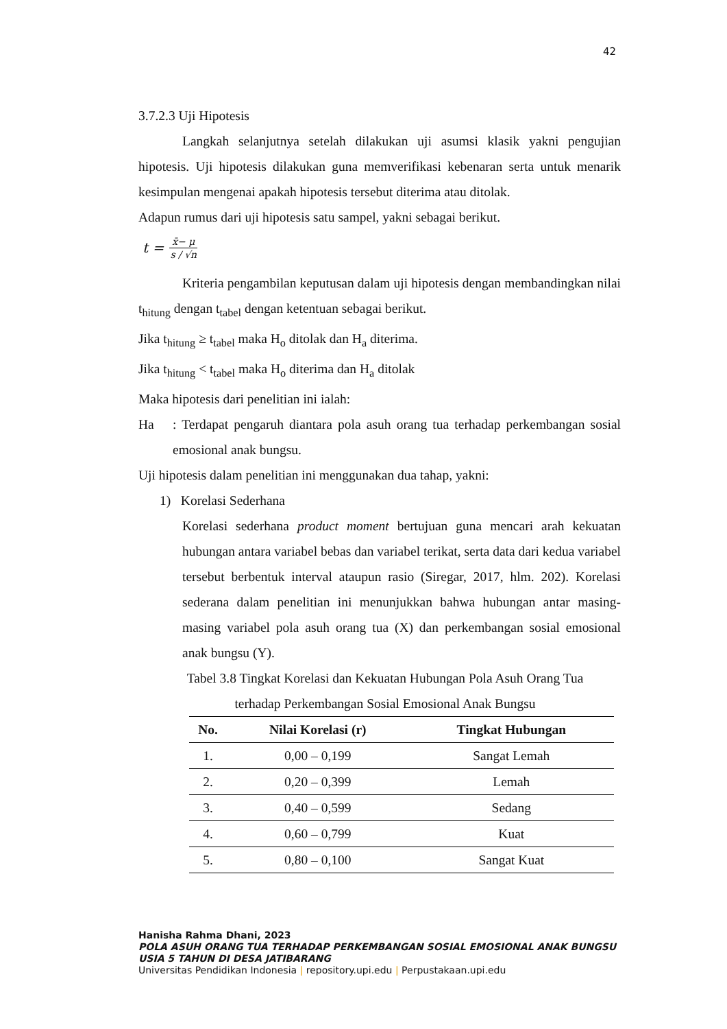42
3.7.2.3 Uji Hipotesis
Langkah selanjutnya setelah dilakukan uji asumsi klasik yakni pengujian hipotesis. Uji hipotesis dilakukan guna memverifikasi kebenaran serta untuk menarik kesimpulan mengenai apakah hipotesis tersebut diterima atau ditolak.
Adapun rumus dari uji hipotesis satu sampel, yakni sebagai berikut.
t = x̄− μ s / √n
Kriteria pengambilan keputusan dalam uji hipotesis dengan membandingkan nilai t<sub>hitung</sub> dengan t<sub>tabel</sub> dengan ketentuan sebagai berikut.
Jika t<sub>hitung</sub> ≥ t<sub>tabel</sub> maka H<sub>o</sub> ditolak dan H<sub>a</sub> diterima.
Jika t<sub>hitung</sub> < t<sub>tabel</sub> maka H<sub>o</sub> diterima dan H<sub>a</sub> ditolak
Maka hipotesis dari penelitian ini ialah:
Ha : Terdapat pengaruh diantara pola asuh orang tua terhadap perkembangan sosial emosional anak bungsu.
Uji hipotesis dalam penelitian ini menggunakan dua tahap, yakni:
1) Korelasi Sederhana
Korelasi sederhana product moment bertujuan guna mencari arah kekuatan hubungan antara variabel bebas dan variabel terikat, serta data dari kedua variabel tersebut berbentuk interval ataupun rasio (Siregar, 2017, hlm. 202). Korelasi sederana dalam penelitian ini menunjukkan bahwa hubungan antar masing-masing variabel pola asuh orang tua (X) dan perkembangan sosial emosional anak bungsu (Y).
Tabel 3.8 Tingkat Korelasi dan Kekuatan Hubungan Pola Asuh Orang Tua
terhadap Perkembangan Sosial Emosional Anak Bungsu
| No. | Nilai Korelasi (r) | Tingkat Hubungan |
| --- | --- | --- |
| 1. | 0,00 – 0,199 | Sangat Lemah |
| 2. | 0,20 – 0,399 | Lemah |
| 3. | 0,40 – 0,599 | Sedang |
| 4. | 0,60 – 0,799 | Kuat |
| 5. | 0,80 – 0,100 | Sangat Kuat |
Hanisha Rahma Dhani, 2023
POLA ASUH ORANG TUA TERHADAP PERKEMBANGAN SOSIAL EMOSIONAL ANAK BUNGSU USIA 5 TAHUN DI DESA JATIBARANG
Universitas Pendidikan Indonesia | repository.upi.edu | Perpustakaan.upi.edu